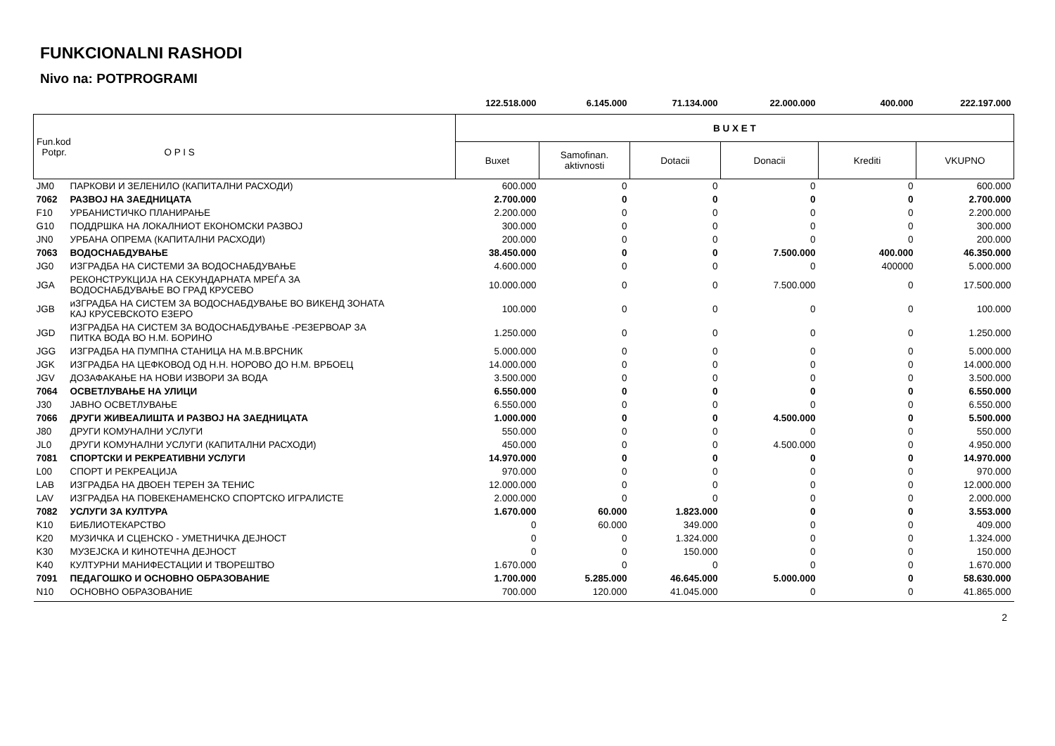FUNKCIONALNI RASHODI
Nivo na: POTPROGRAMI
| | | 122.518.000 | 6.145.000 | 71.134.000 | 22.000.000 | 400.000 | 222.197.000 |
| Fun.kod Potpr. O P I S | | B U X E T | | | | | |
| | | Buxet | Samofinan. aktivnosti | Dotacii | Donacii | Krediti | VKUPNO |
| JM0 | ПАРКОВИ И ЗЕЛЕНИЛО (КАПИТАЛНИ РАСХОДИ) | 600.000 | 0 | 0 | 0 | 0 | 600.000 |
| 7062 | РАЗВОЈ НА ЗАЕДНИЦАТА | 2.700.000 | 0 | 0 | 0 | 0 | 2.700.000 |
| F10 | УРБАНИСТИЧКО ПЛАНИРАЊЕ | 2.200.000 | 0 | 0 | 0 | 0 | 2.200.000 |
| G10 | ПОДДРШКА НА ЛОКАЛНИОТ ЕКОНОМСКИ РАЗВОЈ | 300.000 | 0 | 0 | 0 | 0 | 300.000 |
| JN0 | УРБАНА ОПРЕМА (КАПИТАЛНИ РАСХОДИ) | 200.000 | 0 | 0 | 0 | 0 | 200.000 |
| 7063 | ВОДОСНАБДУВАЊЕ | 38.450.000 | 0 | 0 | 7.500.000 | 400.000 | 46.350.000 |
| JG0 | ИЗГРАДБА НА СИСТЕМИ ЗА ВОДОСНАБДУВАЊЕ | 4.600.000 | 0 | 0 | 0 | 400000 | 5.000.000 |
| JGA | РЕКОНСТРУКЦИЈА НА СЕКУНДАРНАТА МРЕЃА ЗА ВОДОСНАБДУВАЊЕ ВО ГРАД КРУСЕВО | 10.000.000 | 0 | 0 | 7.500.000 | 0 | 17.500.000 |
| JGB | иЗГРАДБА НА СИСТЕМ ЗА ВОДОСНАБДУВАЊЕ ВО ВИКЕНД ЗОНАТА КАЈ КРУСЕВСКОТО ЕЗЕРО | 100.000 | 0 | 0 | 0 | 0 | 100.000 |
| JGD | ИЗГРАДБА НА СИСТЕМ ЗА ВОДОСНАБДУВАЊЕ -РЕЗЕРВОАР ЗА ПИТКА ВОДА ВО Н.М. БОРИНО | 1.250.000 | 0 | 0 | 0 | 0 | 1.250.000 |
| JGG | ИЗГРАДБА НА ПУМПНА СТАНИЦА НА М.В.ВРСНИК | 5.000.000 | 0 | 0 | 0 | 0 | 5.000.000 |
| JGK | ИЗГРАДБА НА ЦЕФКОВОД ОД Н.Н. НОРОВО ДО Н.М. ВРБОЕЦ | 14.000.000 | 0 | 0 | 0 | 0 | 14.000.000 |
| JGV | ДОЗАФАКАЊЕ НА НОВИ ИЗВОРИ ЗА ВОДА | 3.500.000 | 0 | 0 | 0 | 0 | 3.500.000 |
| 7064 | ОСВЕТЛУВАЊЕ НА УЛИЦИ | 6.550.000 | 0 | 0 | 0 | 0 | 6.550.000 |
| J30 | ЈАВНО ОСВЕТЛУВАЊЕ | 6.550.000 | 0 | 0 | 0 | 0 | 6.550.000 |
| 7066 | ДРУГИ ЖИВЕАЛИШТА И РАЗВОЈ НА ЗАЕДНИЦАТА | 1.000.000 | 0 | 0 | 4.500.000 | 0 | 5.500.000 |
| J80 | ДРУГИ КОМУНАЛНИ УСЛУГИ | 550.000 | 0 | 0 | 0 | 0 | 550.000 |
| JL0 | ДРУГИ КОМУНАЛНИ УСЛУГИ (КАПИТАЛНИ РАСХОДИ) | 450.000 | 0 | 0 | 4.500.000 | 0 | 4.950.000 |
| 7081 | СПОРТСКИ И РЕКРЕАТИВНИ УСЛУГИ | 14.970.000 | 0 | 0 | 0 | 0 | 14.970.000 |
| L00 | СПОРТ И РЕКРЕАЦИЈА | 970.000 | 0 | 0 | 0 | 0 | 970.000 |
| LAB | ИЗГРАДБА НА ДВОЕН ТЕРЕН ЗА ТЕНИС | 12.000.000 | 0 | 0 | 0 | 0 | 12.000.000 |
| LAV | ИЗГРАДБА НА ПОВЕКЕНАМЕНСКО СПОРТСКО ИГРАЛИСТЕ | 2.000.000 | 0 | 0 | 0 | 0 | 2.000.000 |
| 7082 | УСЛУГИ ЗА КУЛТУРА | 1.670.000 | 60.000 | 1.823.000 | 0 | 0 | 3.553.000 |
| K10 | БИБЛИОТЕКАРСТВО | 0 | 60.000 | 349.000 | 0 | 0 | 409.000 |
| K20 | МУЗИЧКА И СЦЕНСКО - УМЕТНИЧКА ДЕЈНОСТ | 0 | 0 | 1.324.000 | 0 | 0 | 1.324.000 |
| K30 | МУЗЕЈСКА И КИНОТЕЧНА ДЕЈНОСТ | 0 | 0 | 150.000 | 0 | 0 | 150.000 |
| K40 | КУЛТУРНИ МАНИФЕСТАЦИИ И ТВОРЕШТВО | 1.670.000 | 0 | 0 | 0 | 0 | 1.670.000 |
| 7091 | ПЕДАГОШКО И ОСНОВНО ОБРАЗОВАНИЕ | 1.700.000 | 5.285.000 | 46.645.000 | 5.000.000 | 0 | 58.630.000 |
| N10 | ОСНОВНО ОБРАЗОВАНИЕ | 700.000 | 120.000 | 41.045.000 | 0 | 0 | 41.865.000 |
2